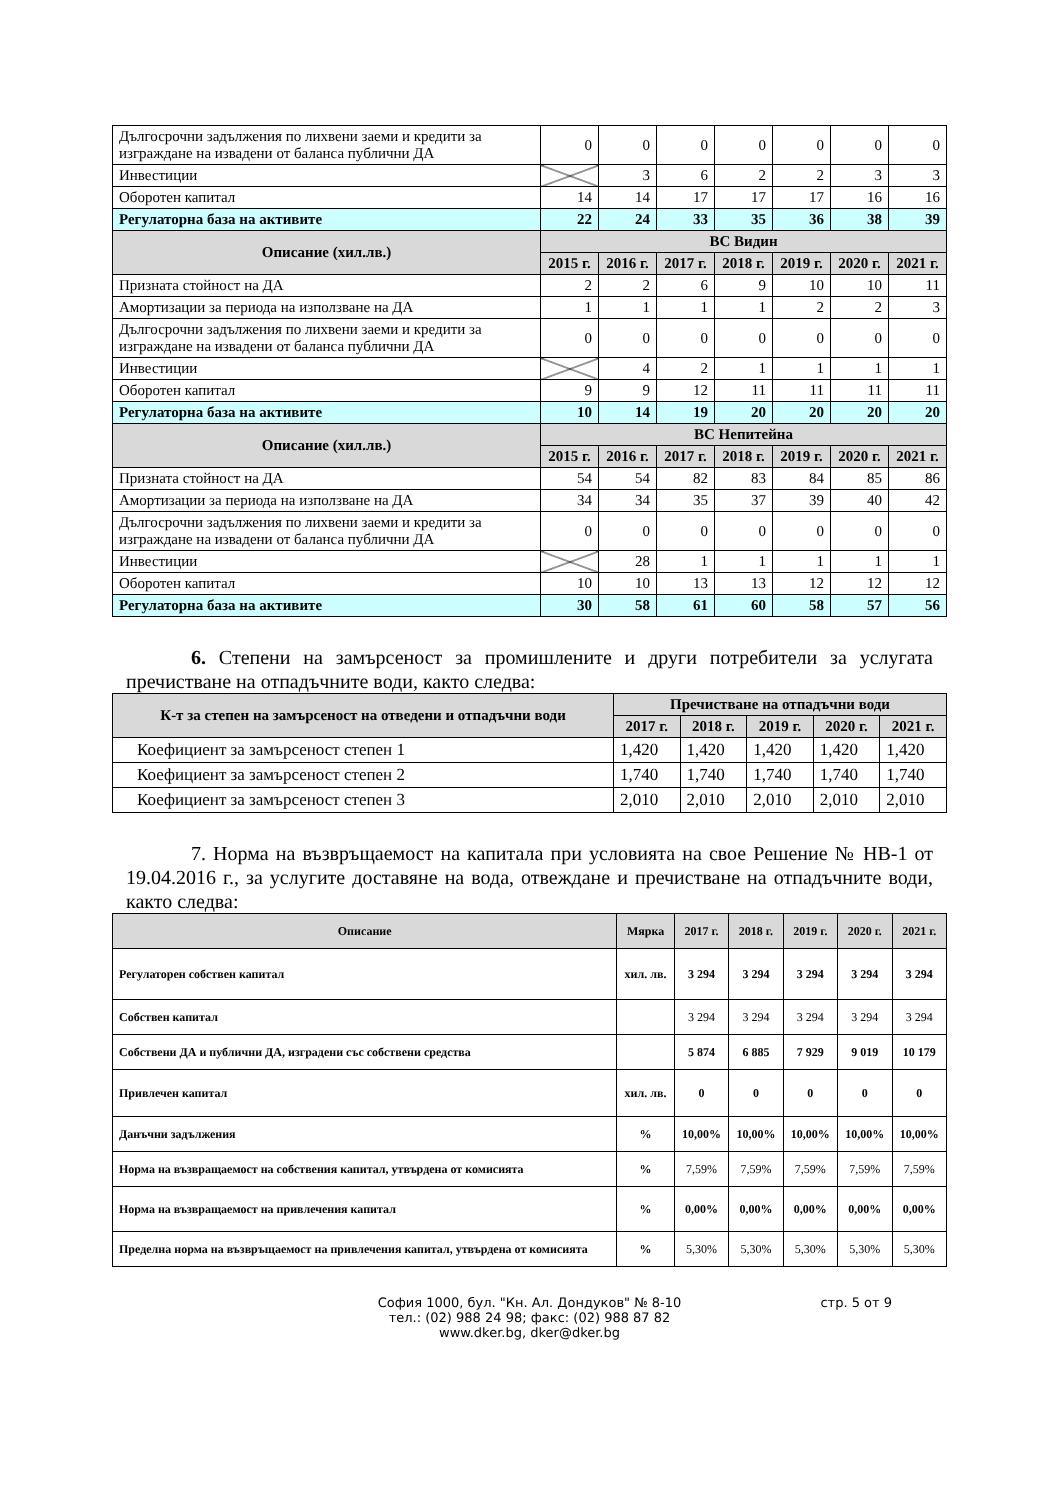| Дългосрочни задължения по лихвени заеми и кредити за изграждане на извадени от баланса публични ДА | 0 | 0 | 0 | 0 | 0 | 0 | 0 |
| Инвестиции | | 3 | 6 | 2 | 2 | 3 | 3 |
| Оборотен капитал | 14 | 14 | 17 | 17 | 17 | 16 | 16 |
| Регулаторна база на активите | 22 | 24 | 33 | 35 | 36 | 38 | 39 |
| Описание (хил.лв.) | ВС Видин | | | | | | |
| | 2015 г. | 2016 г. | 2017 г. | 2018 г. | 2019 г. | 2020 г. | 2021 г. |
| Призната стойност на ДА | 2 | 2 | 6 | 9 | 10 | 10 | 11 |
| Амортизации за периода на използване на ДА | 1 | 1 | 1 | 1 | 2 | 2 | 3 |
| Дългосрочни задължения по лихвени заеми и кредити за изграждане на извадени от баланса публични ДА | 0 | 0 | 0 | 0 | 0 | 0 | 0 |
| Инвестиции | | 4 | 2 | 1 | 1 | 1 | 1 |
| Оборотен капитал | 9 | 9 | 12 | 11 | 11 | 11 | 11 |
| Регулаторна база на активите | 10 | 14 | 19 | 20 | 20 | 20 | 20 |
| Описание (хил.лв.) | ВС Непитейна | | | | | | |
| | 2015 г. | 2016 г. | 2017 г. | 2018 г. | 2019 г. | 2020 г. | 2021 г. |
| Призната стойност на ДА | 54 | 54 | 82 | 83 | 84 | 85 | 86 |
| Амортизации за периода на използване на ДА | 34 | 34 | 35 | 37 | 39 | 40 | 42 |
| Дългосрочни задължения по лихвени заеми и кредити за изграждане на извадени от баланса публични ДА | 0 | 0 | 0 | 0 | 0 | 0 | 0 |
| Инвестиции | | 28 | 1 | 1 | 1 | 1 | 1 |
| Оборотен капитал | 10 | 10 | 13 | 13 | 12 | 12 | 12 |
| Регулаторна база на активите | 30 | 58 | 61 | 60 | 58 | 57 | 56 |
6. Степени на замърсеност за промишлените и други потребители за услугата пречистване на отпадъчните води, както следва:
| К-т за степен на замърсеност на отведени и отпадъчни води | Пречистване на отпадъчни води | | | | |
| --- | --- | --- | --- | --- | --- |
| | 2017 г. | 2018 г. | 2019 г. | 2020 г. | 2021 г. |
| Коефициент за замърсеност степен 1 | 1,420 | 1,420 | 1,420 | 1,420 | 1,420 |
| Коефициент за замърсеност степен 2 | 1,740 | 1,740 | 1,740 | 1,740 | 1,740 |
| Коефициент за замърсеност степен 3 | 2,010 | 2,010 | 2,010 | 2,010 | 2,010 |
7. Норма на възвръщаемост на капитала при условията на свое Решение № НВ-1 от 19.04.2016 г., за услугите доставяне на вода, отвеждане и пречистване на отпадъчните води, както следва:
| Описание | Мярка | 2017 г. | 2018 г. | 2019 г. | 2020 г. | 2021 г. |
| --- | --- | --- | --- | --- | --- | --- |
| Регулаторен собствен капитал | хил. лв. | 3 294 | 3 294 | 3 294 | 3 294 | 3 294 |
| Собствен капитал | | 3 294 | 3 294 | 3 294 | 3 294 | 3 294 |
| Собствени ДА и публични ДА, изградени със собствени средства | | 5 874 | 6 885 | 7 929 | 9 019 | 10 179 |
| Привлечен капитал | хил. лв. | 0 | 0 | 0 | 0 | 0 |
| Данъчни задължения | % | 10,00% | 10,00% | 10,00% | 10,00% | 10,00% |
| Норма на възвращаемост на собствения капитал, утвърдена от комисията | % | 7,59% | 7,59% | 7,59% | 7,59% | 7,59% |
| Норма на възвращаемост на привлечения капитал | % | 0,00% | 0,00% | 0,00% | 0,00% | 0,00% |
| Пределна норма на възвръщаемост на привлечения капитал, утвърдена от комисията | % | 5,30% | 5,30% | 5,30% | 5,30% | 5,30% |
София 1000, бул. "Кн. Ал. Дондуков" № 8-10
тел.: (02) 988 24 98; факс: (02) 988 87 82
www.dker.bg, dker@dker.bg
стр. 5 от 9